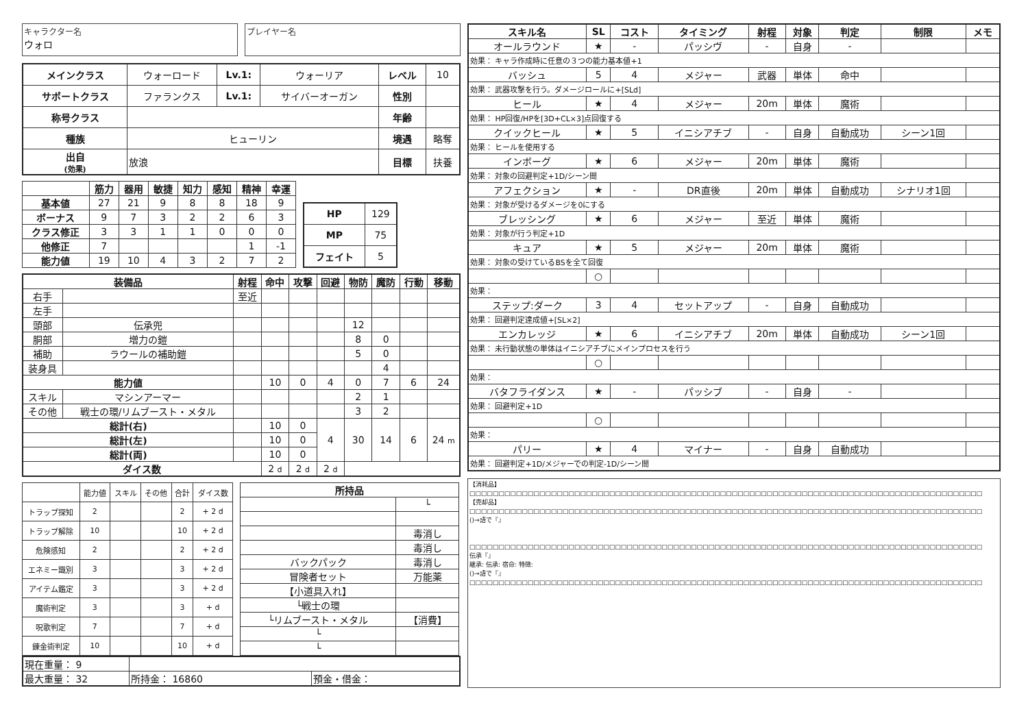キャラクター名
ウォロ
プレイヤー名
| メインクラス | ウォーロード | Lv.1: | ウォーリア | レベル | 10 |
| サポートクラス | ファランクス | Lv.1: | サイバーオーガン | 性別 | |
| 称号クラス | | | | 年齢 | |
| 種族 | ヒューリン | | | 境遇 | 略奪 |
| 出自 (効果) | 放浪 | | | 目標 | 扶養 |
| | 筋力 | 器用 | 敏捷 | 知力 | 感知 | 精神 | 幸運 |
| --- | --- | --- | --- | --- | --- | --- | --- |
| 基本値 | 27 | 21 | 9 | 8 | 8 | 18 | 9 |
| ボーナス | 9 | 7 | 3 | 2 | 2 | 6 | 3 |
| クラス修正 | 3 | 3 | 1 | 1 | 0 | 0 | 0 |
| 他修正 | 7 | | | | | 1 | -1 |
| 能力値 | 19 | 10 | 4 | 3 | 2 | 7 | 2 |
| HP | 129 |
| MP | 75 |
| フェイト | 5 |
| 装備品 | | 射程 | 命中 | 攻撃 | 回避 | 物防 | 魔防 | 行動 | 移動 |
| --- | --- | --- | --- | --- | --- | --- | --- | --- | --- |
| 右手 | | 至近 | | | | | | | |
| 左手 | | | | | | | | | |
| 頭部 | 伝承兜 | | | | | 12 | | | |
| 胴部 | 増力の鎧 | | | | | 8 | 0 | | |
| 補助 | ラウールの補助鎧 | | | | | 5 | 0 | | |
| 装身具 | | | | | | | 4 | | |
| 能力値 | | | 10 | 0 | 4 | 0 | 7 | 6 | 24 |
| スキル | マシンアーマー | | | | | 2 | 1 | | |
| その他 | 戦士の環/リムブースト・メタル | | | | | 3 | 2 | | |
| 総計(右) | | | 10 | 0 | 4 | 30 | 14 | 6 | 24 m |
| 総計(左) | | | 10 | 0 | | | | | |
| 総計(両) | | | 10 | 0 | | | | | |
| ダイス数 | | | 2 d | 2 d | 2 d | | | | |
| | 能力値 | スキル | その他 | 合計 | ダイス数 |
| トラップ探知 | 2 | | | 2 | + 2 d |
| トラップ解除 | 10 | | | 10 | + 2 d |
| 危険感知 | 2 | | | 2 | + 2 d |
| エネミー識別 | 3 | | | 3 | + 2 d |
| アイテム鑑定 | 3 | | | 3 | + 2 d |
| 魔術判定 | 3 | | | 3 | + d |
| 呪歌判定 | 7 | | | 7 | + d |
| 錬金術判定 | 10 | | | 10 | + d |
| 所持品 | |
| --- | --- |
| | └ |
| | 毒消し |
| | 毒消し |
| バックパック | 毒消し |
| 冒険者セット | 万能薬 |
| 【小道具入れ】 | |
| └戦士の環 | |
| └リムブースト・メタル | 【消費】 |
| └ | |
| └ | |
| 現在重量： 9 | | |
| 最大重量： 32 | 所持金： 16860 | 預金・借金： |
| スキル名 | SL | コスト | タイミング | 射程 | 対象 | 判定 | 制限 | メモ |
| --- | --- | --- | --- | --- | --- | --- | --- | --- |
| オールラウンド | ★ | - | パッシヴ | - | 自身 | - | | |
| 効果： キャラ作成時に任意の３つの能力基本値+1 | | | | | | | | |
| バッシュ | 5 | 4 | メジャー | 武器 | 単体 | 命中 | | |
| 効果： 武器攻撃を行う。ダメージロールに+[SLd] | | | | | | | | |
| ヒール | ★ | 4 | メジャー | 20m | 単体 | 魔術 | | |
| 効果： HP回復/HPを[3D+CL×3]点回復する | | | | | | | | |
| クイックヒール | ★ | 5 | イニシアチブ | - | 自身 | 自動成功 | シーン1回 | |
| 効果： ヒールを使用する | | | | | | | | |
| インボーグ | ★ | 6 | メジャー | 20m | 単体 | 魔術 | | |
| 効果： 対象の回避判定+1D/シーン間 | | | | | | | | |
| アフェクション | ★ | - | DR直後 | 20m | 単体 | 自動成功 | シナリオ1回 | |
| 効果： 対象が受けるダメージを0にする | | | | | | | | |
| ブレッシング | ★ | 6 | メジャー | 至近 | 単体 | 魔術 | | |
| 効果： 対象が行う判定+1D | | | | | | | | |
| キュア | ★ | 5 | メジャー | 20m | 単体 | 魔術 | | |
| 効果： 対象の受けているBSを全て回復 | | | | | | | | |
| | ○ | | | | | | | |
| 効果： | | | | | | | | |
| ステップ:ダーク | 3 | 4 | セットアップ | - | 自身 | 自動成功 | | |
| 効果： 回避判定達成値+[SL×2] | | | | | | | | |
| エンカレッジ | ★ | 6 | イニシアチブ | 20m | 単体 | 自動成功 | シーン1回 | |
| 効果： 未行動状態の単体はイニシアチブにメインプロセスを行う | | | | | | | | |
| | ○ | | | | | | | |
| 効果： | | | | | | | | |
| バタフライダンス | ★ | - | パッシブ | - | 自身 | - | | |
| 効果： 回避判定+1D | | | | | | | | |
| | ○ | | | | | | | |
| 効果： | | | | | | | | |
| パリー | ★ | 4 | マイナー | - | 自身 | 自動成功 | | |
| 効果： 回避判定+1D/メジャーでの判定-1D/シーン間 | | | | | | | | |
【消耗品】
□□□□□□□□□□□□□□□□□□□□□□□□□□□□□□□□□□□□□□□□□□□□□□□□□□□□□□□□□□□□□□□□□□□□□□□□□□□□□□□□□□□□□□□□
【売却品】
□□□□□□□□□□□□□□□□□□□□□□□□□□□□□□□□□□□□□□□□□□□□□□□□□□□□□□□□□□□□□□□□□□□□□□□□□□□□□□□□□□□□□□□□
()→語で『』
□□□□□□□□□□□□□□□□□□□□□□□□□□□□□□□□□□□□□□□□□□□□□□□□□□□□□□□□□□□□□□□□□□□□□□□□□□□□□□□□□□□□□□□□
伝承『』
継承: 伝承: 宿命: 特徴:
()→語で『』
□□□□□□□□□□□□□□□□□□□□□□□□□□□□□□□□□□□□□□□□□□□□□□□□□□□□□□□□□□□□□□□□□□□□□□□□□□□□□□□□□□□□□□□□